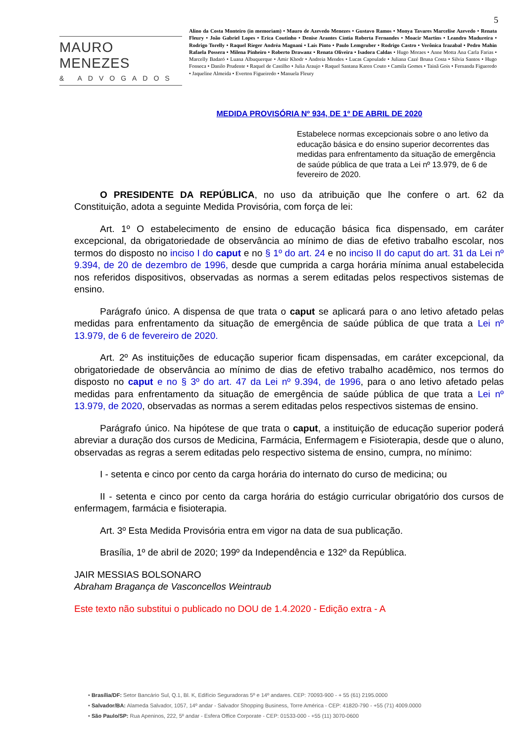5
MAURO MENEZES
& ADVOGADOS
Alino da Costa Monteiro (in memoriam) • Mauro de Azevedo Menezes • Gustavo Ramos • Monya Tavares Marcelise Azevedo • Renata Fleury • João Gabriel Lopes • Erica Coutinho • Denise Arantes Cíntia Roberta Fernandes • Moacir Martins • Leandro Madureira • Rodrigo Torelly • Raquel Rieger Andréa Magnani • Laís Pinto • Paulo Lemgruber • Rodrigo Castro • Verônica Irazabal • Pedro Mahin Rafaela Possera • Milena Pinheiro • Roberto Drawanz • Renata Oliveira • Isadora Caldas • Hugo Moraes • Anne Motta Ana Carla Farias • Marcelly Badaró • Luana Albuquerque • Amir Khodr • Andreia Mendes • Lucas Capoulade • Juliana Cazé Bruna Costa • Silvia Santos • Hugo Fonseca • Danilo Prudente • Raquel de Castilho • Julia Araujo • Raquel Santana Karen Couto • Camila Gomes • Tainã Gois • Fernanda Figueredo • Jaqueline Almeida • Everton Figueiredo • Manuela Fleury
MEDIDA PROVISÓRIA Nº 934, DE 1º DE ABRIL DE 2020
Estabelece normas excepcionais sobre o ano letivo da educação básica e do ensino superior decorrentes das medidas para enfrentamento da situação de emergência de saúde pública de que trata a Lei nº 13.979, de 6 de fevereiro de 2020.
O PRESIDENTE DA REPÚBLICA, no uso da atribuição que lhe confere o art. 62 da Constituição, adota a seguinte Medida Provisória, com força de lei:
Art. 1º O estabelecimento de ensino de educação básica fica dispensado, em caráter excepcional, da obrigatoriedade de observância ao mínimo de dias de efetivo trabalho escolar, nos termos do disposto no inciso I do caput e no § 1º do art. 24 e no inciso II do caput do art. 31 da Lei nº 9.394, de 20 de dezembro de 1996, desde que cumprida a carga horária mínima anual estabelecida nos referidos dispositivos, observadas as normas a serem editadas pelos respectivos sistemas de ensino.
Parágrafo único. A dispensa de que trata o caput se aplicará para o ano letivo afetado pelas medidas para enfrentamento da situação de emergência de saúde pública de que trata a Lei nº 13.979, de 6 de fevereiro de 2020.
Art. 2º As instituições de educação superior ficam dispensadas, em caráter excepcional, da obrigatoriedade de observância ao mínimo de dias de efetivo trabalho acadêmico, nos termos do disposto no caput e no § 3º do art. 47 da Lei nº 9.394, de 1996, para o ano letivo afetado pelas medidas para enfrentamento da situação de emergência de saúde pública de que trata a Lei nº 13.979, de 2020, observadas as normas a serem editadas pelos respectivos sistemas de ensino.
Parágrafo único. Na hipótese de que trata o caput, a instituição de educação superior poderá abreviar a duração dos cursos de Medicina, Farmácia, Enfermagem e Fisioterapia, desde que o aluno, observadas as regras a serem editadas pelo respectivo sistema de ensino, cumpra, no mínimo:
I - setenta e cinco por cento da carga horária do internato do curso de medicina; ou
II - setenta e cinco por cento da carga horária do estágio curricular obrigatório dos cursos de enfermagem, farmácia e fisioterapia.
Art. 3º Esta Medida Provisória entra em vigor na data de sua publicação.
Brasília, 1º de abril de 2020; 199º da Independência e 132º da República.
JAIR MESSIAS BOLSONARO
Abraham Bragança de Vasconcellos Weintraub
Este texto não substitui o publicado no DOU de 1.4.2020 - Edição extra - A
• Brasília/DF: Setor Bancário Sul, Q.1, Bl. K, Edifício Seguradoras 5º e 14º andares. CEP: 70093-900 - + 55 (61) 2195.0000
• Salvador/BA: Alameda Salvador, 1057, 14º andar - Salvador Shopping Business, Torre América - CEP: 41820-790 - +55 (71) 4009.0000
• São Paulo/SP: Rua Apeninos, 222, 5º andar - Esfera Office Corporate - CEP: 01533-000 - +55 (11) 3070-0600